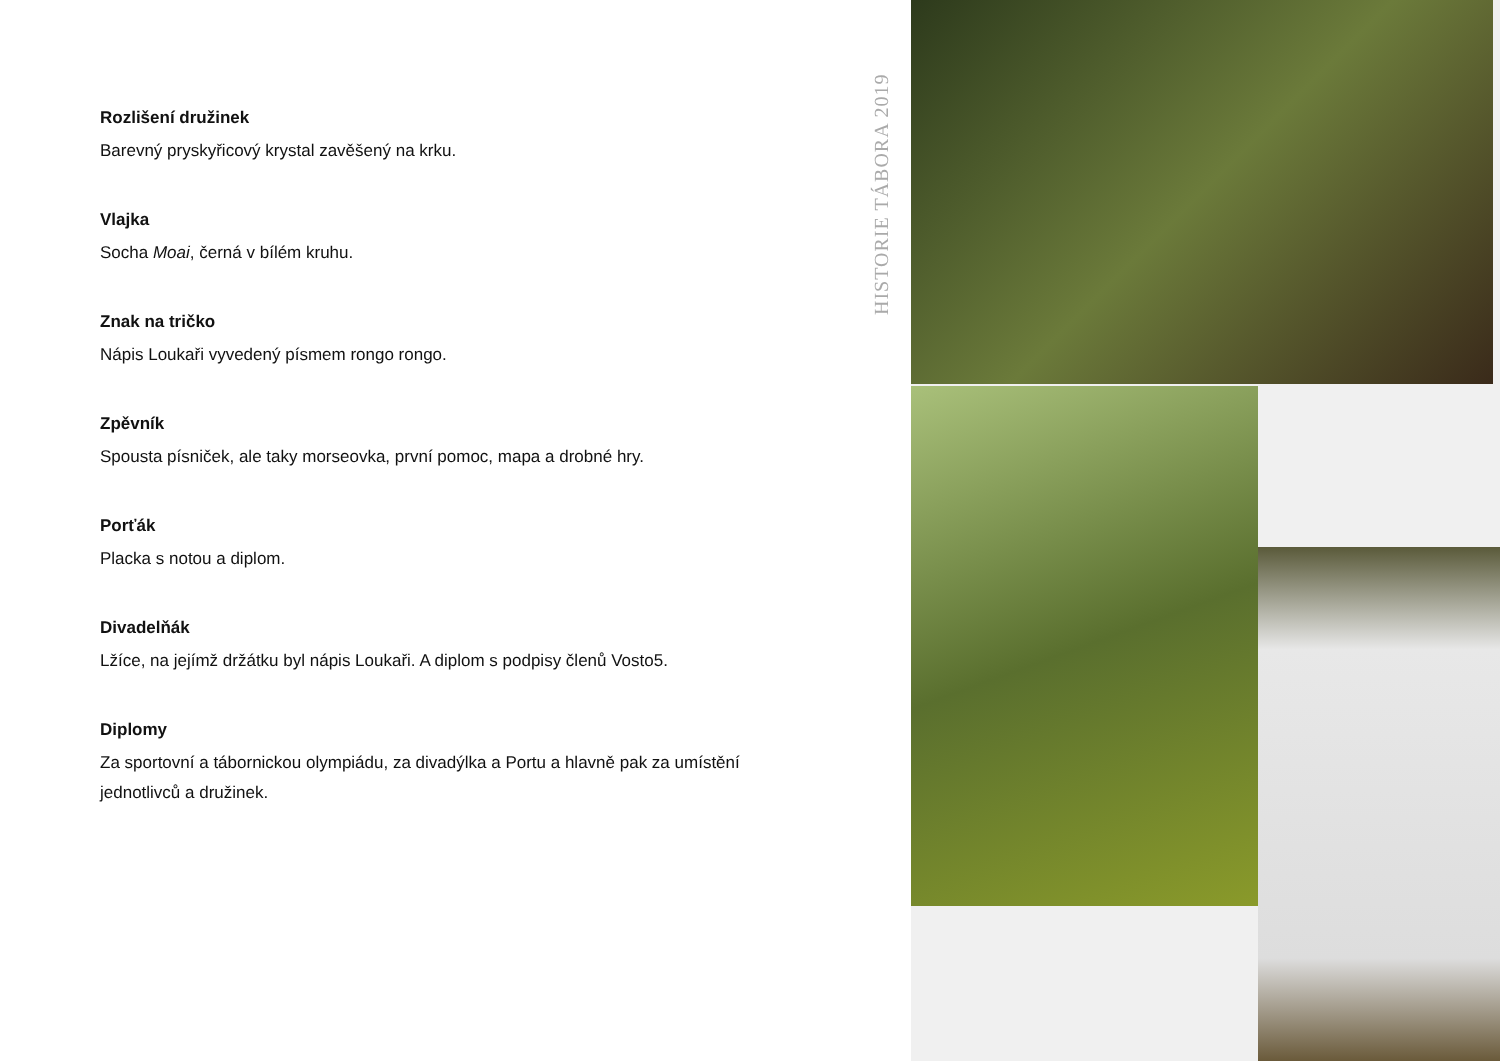HISTORIE TÁBORA 2019
Rozlišení družinek
Barevný pryskyřicový krystal zavěšený na krku.
Vlajka
Socha Moai, černá v bílém kruhu.
Znak na tričko
Nápis Loukaři vyvedený písmem rongo rongo.
Zpěvník
Spousta písniček, ale taky morseovka, první pomoc, mapa a drobné hry.
Porťák
Placka s notou a diplom.
Divadelňák
Lžíce, na jejímž držátku byl nápis Loukaři. A diplom s podpisy členů Vosto5.
Diplomy
Za sportovní a tábornickou olympiádu, za divadýlka a Portu a hlavně pak za umístění jednotlivců a družinek.